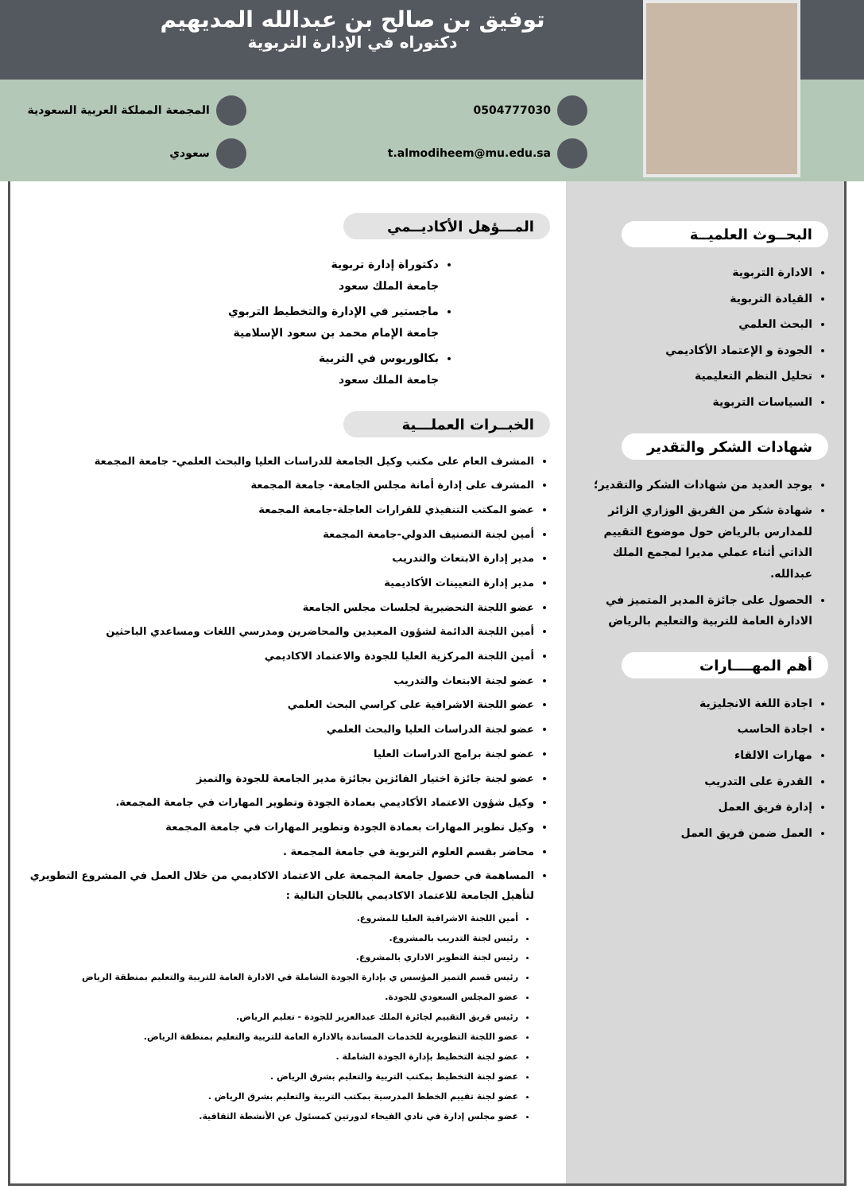توفيق بن صالح بن عبدالله المديهيم
دكتوراه في الإدارة التربوية
0504777030
t.almodiheem@mu.edu.sa
المجمعة المملكة العربية السعودية
سعودي
البحــوث العلميــة
الادارة التربوية
القيادة التربوية
البحث العلمي
الجودة و الإعتماد الأكاديمي
تحليل النظم التعليمية
السياسات التربوية
شهادات الشكر والتقدير
يوجد العديد من شهادات الشكر والتقدير؛
شهادة شكر من الفريق الوزاري الزائر للمدارس بالرياض حول موضوع التقييم الذاتي أثناء عملي مديرا لمجمع الملك عبدالله.
الحصول على جائزة المدير المتميز في الادارة العامة للتربية والتعليم بالرياض
أهم المهــــارات
اجادة اللغة الانجليزية
اجادة الحاسب
مهارات الالقاء
القدرة على التدريب
إدارة فريق العمل
العمل ضمن فريق العمل
المـــؤهل الأكاديــمي
دكتوراة إدارة تربوية
جامعة الملك سعود
ماجستير في الإدارة والتخطيط التربوي
جامعة الإمام محمد بن سعود الإسلامية
بكالوريوس في التربية
جامعة الملك سعود
الخبــرات العملـــية
المشرف العام على مكتب وكيل الجامعة للدراسات العليا والبحث العلمي- جامعة المجمعة
المشرف على إدارة أمانة مجلس الجامعة- جامعة المجمعة
عضو المكتب التنفيذي للقرارات العاجلة-جامعة المجمعة
أمين لجنة التصنيف الدولي-جامعة المجمعة
مدير إدارة الابتعاث والتدريب
مدير إدارة التعيينات الأكاديمية
عضو اللجنة التحضيرية لجلسات مجلس الجامعة
أمين اللجنة الدائمة لشؤون المعيدين والمحاضرين ومدرسي اللغات ومساعدي الباحثين
أمين اللجنة المركزية العليا للجودة والاعتماد الاكاديمي
عضو لجنة الابتعاث والتدريب
عضو اللجنة الاشرافية على كراسي البحث العلمي
عضو لجنة الدراسات العليا والبحث العلمي
عضو لجنة برامج الدراسات العليا
عضو لجنة جائزة اختيار الفائزين بجائزة مدير الجامعة للجودة والتميز
وكيل شؤون الاعتماد الأكاديمي بعمادة الجودة وتطوير المهارات في جامعة المجمعة.
وكيل تطوير المهارات بعمادة الجودة وتطوير المهارات في جامعة المجمعة
محاضر بقسم العلوم التربوية في جامعة المجمعة .
المساهمة في حصول جامعة المجمعة على الاعتماد الاكاديمي من خلال العمل في المشروع التطويري لتأهيل الجامعة للاعتماد الاكاديمي باللجان التالية :
أمين اللجنة الاشرافية العليا للمشروع.
رئيس لجنة التدريب بالمشروع.
رئيس لجنة التطوير الاداري بالمشروع.
رئيس قسم التميز المؤسس ي بإدارة الجودة الشاملة في الادارة العامة للتربية والتعليم بمنطقة الرياض
عضو المجلس السعودي للجودة.
رئيس فريق التقييم لجائزة الملك عبدالعزيز للجودة - تعليم الرياض.
عضو اللجنة التطويرية للخدمات المساندة بالادارة العامة للتربية والتعليم بمنطقة الرياض.
عضو لجنة التخطيط بإدارة الجودة الشاملة .
عضو لجنة التخطيط بمكتب التربية والتعليم بشرق الرياض .
عضو لجنة تقييم الخطط المدرسية بمكتب التربية والتعليم بشرق الرياض .
عضو مجلس إدارة في نادي الفيحاء لدورتين كمسئول عن الأنشطة الثقافية.